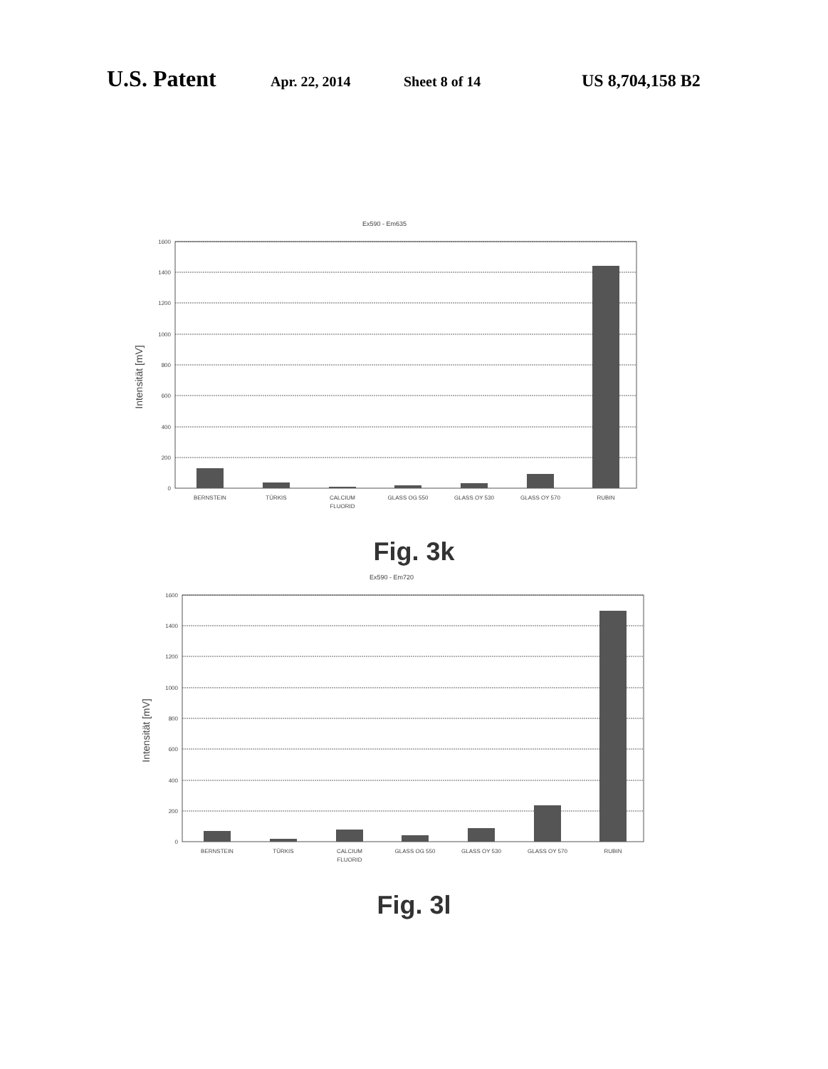U.S. Patent Apr. 22, 2014 Sheet 8 of 14 US 8,704,158 B2
Ex590 - Em635
Intensität [mV]
1600
1400
1200
1000
800
600
400
200
0
BERNSTEIN
TÜRKIS
CALCIUM
FLUORID
GLASS OG 550
GLASS OY 530
GLASS OY 570
RUBIN
Fig. 3k
Ex590 - Em720
Intensität [mV]
1600
1400
1200
1000
800
600
400
200
0
BERNSTEIN
TÜRKIS
CALCIUM
FLUORID
GLASS OG 550
GLASS OY 530
GLASS OY 570
RUBIN
Fig. 3l